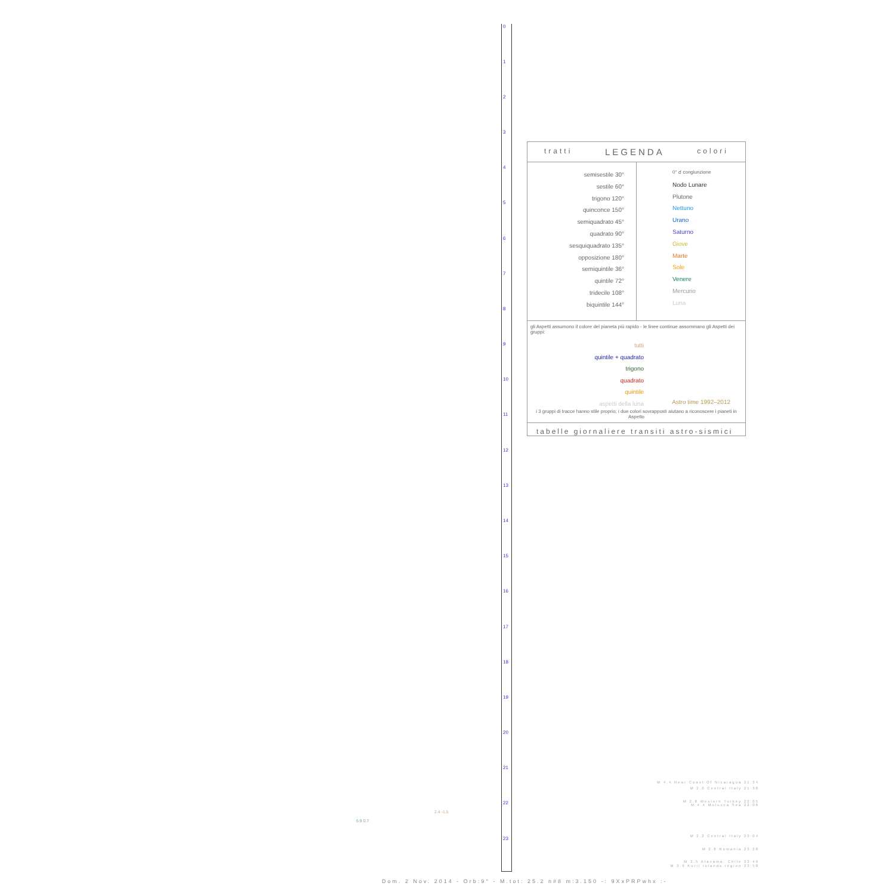0
1
2
3
4
5
6
7
8
9
10
11
12
13
14
15
16
17
18
19
20
21
22
23
tratti LEGENDA colori
semisestile 30°
sestile 60°
trigono 120°
quinconce 150°
semiquadrato 45°
quadrato 90°
sesquiquadrato 135°
opposizione 180°
semiquintile 36°
quintile 72°
tridecile 108°
biquintile 144°
0° ☌ congiunzione
Nodo Lunare
Plutone
Nettuno
Urano
Saturno
Giove
Marte
Sole
Venere
Mercurio
Luna
gli Aspetti assumono il colore del pianeta più rapido - le linee continue assommano gli Aspetti dei gruppi:
tutti
quintile + quadrato
trigono
quadrato
quintile
aspetti della luna
Astro time 1992–2012
i 3 gruppi di tracce hanno stile proprio; i due colori sovrapposti aiutano a riconoscere i pianeti in Aspetto
tabelle giornaliere transiti astro-sismici
M 4.4 Near Coast Of Nicaragua 21:34
M 2.0 Central Italy 21:38
M 2.8 Western Turkey 22:05
M 4.4 Molucca Sea 22:06
M 2.2 Central Italy 23:04
M 2.8 Romania 23:28
M 3.5 Atacama, Chile 23:49
M 3.9 Kuril Islands region 23:50
6.9 0.7
2.4 -1.5
Dom. 2 Nov. 2014 - Orb:9° - M.tot: 25.2 n#8 m:3.150 -: 9XxPRPwhx :-